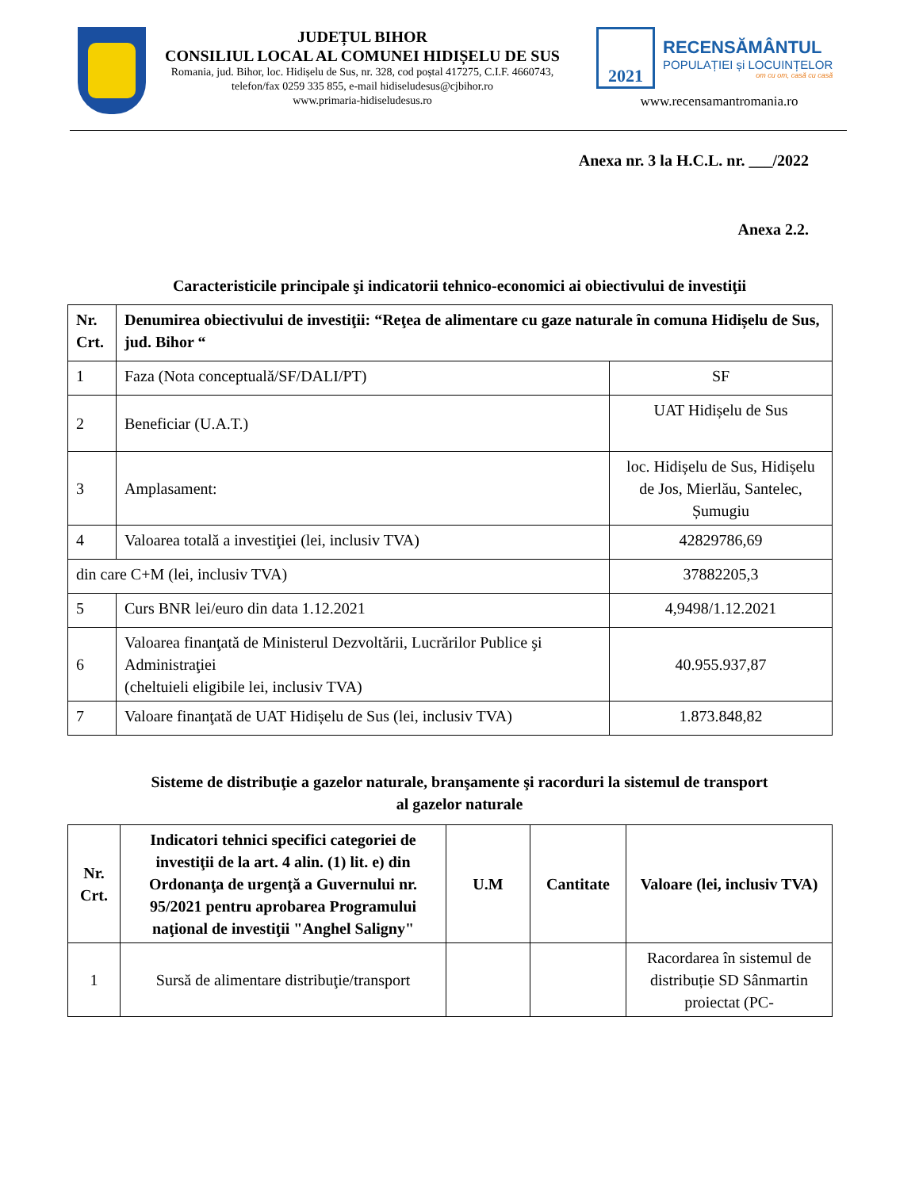JUDEȚUL BIHOR
CONSILIUL LOCAL AL COMUNEI HIDIȘELU DE SUS
Romania, jud. Bihor, loc. Hidișelu de Sus, nr. 328, cod poștal 417275, C.I.F. 4660743, telefon/fax 0259 335 855, e-mail hidiseludesus@cjbihor.ro
www.primaria-hidiseludesus.ro
2021
RECENSĂMÂNTUL
POPULAȚIEI și LOCUINȚELOR
om cu om, casă cu casă
www.recensamantromania.ro
Anexa nr. 3 la H.C.L. nr. ___/2022
Anexa 2.2.
Caracteristicile principale şi indicatorii tehnico-economici ai obiectivului de investiţii
| Nr. Crt. | Denumirea obiectivului de investiţii: “Reţea de alimentare cu gaze naturale în comuna Hidișelu de Sus, jud. Bihor “ | |
| --- | --- | --- |
| 1 | Faza (Nota conceptuală/SF/DALI/PT) | SF |
| 2 | Beneficiar (U.A.T.) | UAT Hidișelu de Sus |
| 3 | Amplasament: | loc. Hidișelu de Sus, Hidișelu de Jos, Mierlău, Santelec, Șumugiu |
| 4 | Valoarea totală a investiţiei (lei, inclusiv TVA) | 42829786,69 |
| din care C+M (lei, inclusiv TVA) | | 37882205,3 |
| 5 | Curs BNR lei/euro din data 1.12.2021 | 4,9498/1.12.2021 |
| 6 | Valoarea finanţată de Ministerul Dezvoltării, Lucrărilor Publice şi Administraţiei (cheltuieli eligibile lei, inclusiv TVA) | 40.955.937,87 |
| 7 | Valoare finanţată de UAT Hidișelu de Sus (lei, inclusiv TVA) | 1.873.848,82 |
Sisteme de distribuţie a gazelor naturale, branşamente şi racorduri la sistemul de transport
al gazelor naturale
| Nr. Crt. | Indicatori tehnici specifici categoriei de investiţii de la art. 4 alin. (1) lit. e) din Ordonanţa de urgenţă a Guvernului nr. 95/2021 pentru aprobarea Programului naţional de investiţii "Anghel Saligny" | U.M | Cantitate | Valoare (lei, inclusiv TVA) |
| --- | --- | --- | --- | --- |
| 1 | Sursă de alimentare distribuţie/transport | | | Racordarea în sistemul de distribuție SD Sânmartin proiectat (PC- |